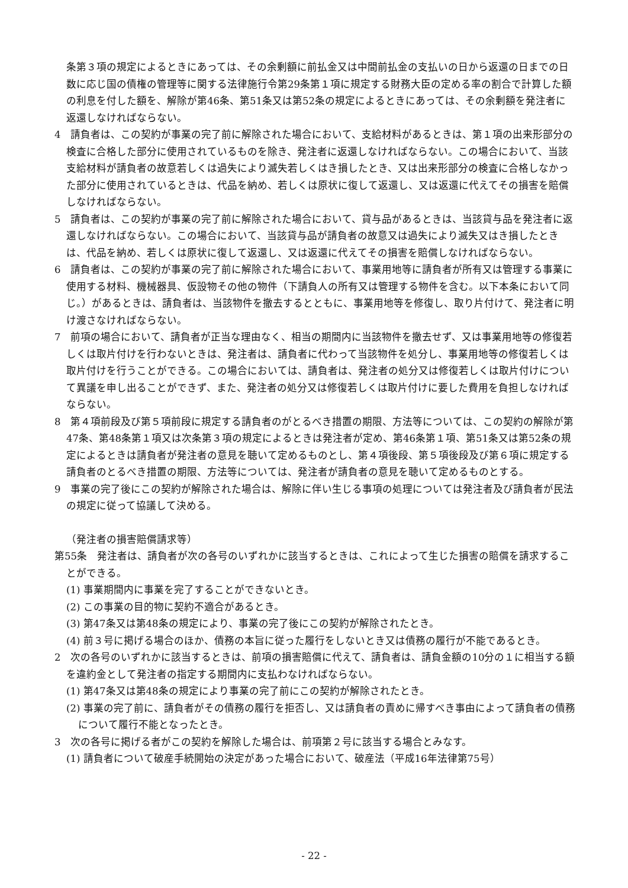条第３項の規定によるときにあっては、その余剰額に前払金又は中間前払金の支払いの日から返還の日までの日数に応じ国の債権の管理等に関する法律施行令第29条第１項に規定する財務大臣の定める率の割合で計算した額の利息を付した額を、解除が第46条、第51条又は第52条の規定によるときにあっては、その余剰額を発注者に返還しなければならない。
4　請負者は、この契約が事業の完了前に解除された場合において、支給材料があるときは、第１項の出来形部分の検査に合格した部分に使用されているものを除き、発注者に返還しなければならない。この場合において、当該支給材料が請負者の故意若しくは過失により滅失若しくはき損したとき、又は出来形部分の検査に合格しなかった部分に使用されているときは、代品を納め、若しくは原状に復して返還し、又は返還に代えてその損害を賠償しなければならない。
5　請負者は、この契約が事業の完了前に解除された場合において、貸与品があるときは、当該貸与品を発注者に返還しなければならない。この場合において、当該貸与品が請負者の故意又は過失により滅失又はき損したときは、代品を納め、若しくは原状に復して返還し、又は返還に代えてその損害を賠償しなければならない。
6　請負者は、この契約が事業の完了前に解除された場合において、事業用地等に請負者が所有又は管理する事業に使用する材料、機械器具、仮設物その他の物件（下請負人の所有又は管理する物件を含む。以下本条において同じ。）があるときは、請負者は、当該物件を撤去するとともに、事業用地等を修復し、取り片付けて、発注者に明け渡さなければならない。
7　前項の場合において、請負者が正当な理由なく、相当の期間内に当該物件を撤去せず、又は事業用地等の修復若しくは取片付けを行わないときは、発注者は、請負者に代わって当該物件を処分し、事業用地等の修復若しくは取片付けを行うことができる。この場合においては、請負者は、発注者の処分又は修復若しくは取片付けについて異議を申し出ることができず、また、発注者の処分又は修復若しくは取片付けに要した費用を負担しなければならない。
8　第４項前段及び第５項前段に規定する請負者のがとるべき措置の期限、方法等については、この契約の解除が第47条、第48条第１項又は次条第３項の規定によるときは発注者が定め、第46条第１項、第51条又は第52条の規定によるときは請負者が発注者の意見を聴いて定めるものとし、第４項後段、第５項後段及び第６項に規定する請負者のとるべき措置の期限、方法等については、発注者が請負者の意見を聴いて定めるものとする。
9　事業の完了後にこの契約が解除された場合は、解除に伴い生じる事項の処理については発注者及び請負者が民法の規定に従って協議して決める。
（発注者の損害賠償請求等）
第55条　発注者は、請負者が次の各号のいずれかに該当するときは、これによって生じた損害の賠償を請求することができる。
(1) 事業期間内に事業を完了することができないとき。
(2) この事業の目的物に契約不適合があるとき。
(3) 第47条又は第48条の規定により、事業の完了後にこの契約が解除されたとき。
(4) 前３号に掲げる場合のほか、債務の本旨に従った履行をしないとき又は債務の履行が不能であるとき。
2　次の各号のいずれかに該当するときは、前項の損害賠償に代えて、請負者は、請負金額の10分の１に相当する額を違約金として発注者の指定する期間内に支払わなければならない。
(1) 第47条又は第48条の規定により事業の完了前にこの契約が解除されたとき。
(2) 事業の完了前に、請負者がその債務の履行を拒否し、又は請負者の責めに帰すべき事由によって請負者の債務について履行不能となったとき。
3　次の各号に掲げる者がこの契約を解除した場合は、前項第２号に該当する場合とみなす。
(1) 請負者について破産手続開始の決定があった場合において、破産法（平成16年法律第75号）
- 22 -